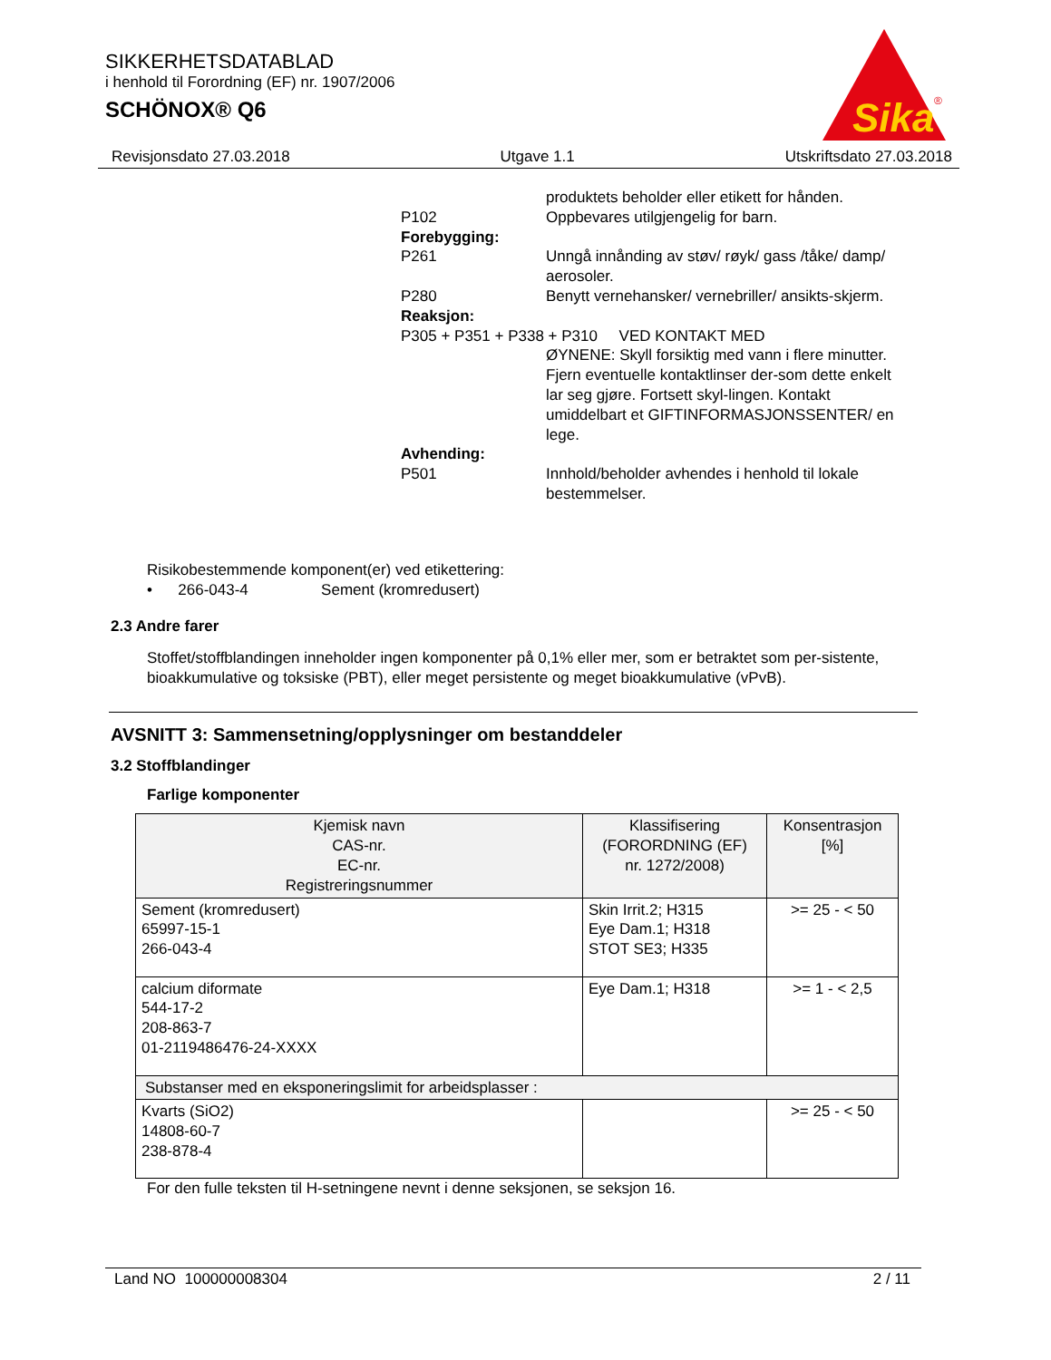SIKKERHETSDATABLAD
i henhold til Forordning (EF) nr. 1907/2006
SCHÖNOX® Q6
Sika
®
Revisjonsdato 27.03.2018 Utgave 1.1 Utskriftsdato 27.03.2018
produktets beholder eller etikett for hånden.
P102 Oppbevares utilgjengelig for barn.
Forebygging:
P261 Unngå innånding av støv/ røyk/ gass /tåke/ damp/ aerosoler.
P280 Benytt vernehansker/ vernebriller/ ansikts-skjerm.
Reaksjon:
P305 + P351 + P338 + P310 VED KONTAKT MED
ØYNENE: Skyll forsiktig med vann i flere minutter. Fjern eventuelle kontaktlinser der-som dette enkelt lar seg gjøre. Fortsett skyl-lingen. Kontakt umiddelbart et GIFTINFORMASJONSSENTER/ en lege.
Avhending:
P501 Innhold/beholder avhendes i henhold til lokale bestemmelser.
Risikobestemmende komponent(er) ved etikettering:
• 266-043-4 Sement (kromredusert)
2.3 Andre farer
Stoffet/stoffblandingen inneholder ingen komponenter på 0,1% eller mer, som er betraktet som per-sistente, bioakkumulative og toksiske (PBT), eller meget persistente og meget bioakkumulative (vPvB).
AVSNITT 3: Sammensetning/opplysninger om bestanddeler
3.2 Stoffblandinger
Farlige komponenter
| Kjemisk navn CAS-nr. EC-nr. Registreringsnummer | Klassifisering (FORORDNING (EF) nr. 1272/2008) | Konsentrasjon [%] |
| --- | --- | --- |
| Sement (kromredusert) 65997-15-1 266-043-4 | Skin Irrit.2; H315 Eye Dam.1; H318 STOT SE3; H335 | >= 25 - < 50 |
| calcium diformate 544-17-2 208-863-7 01-2119486476-24-XXXX | Eye Dam.1; H318 | >= 1 - < 2,5 |
| Substanser med en eksponeringslimit for arbeidsplasser : | | |
| Kvarts (SiO2) 14808-60-7 238-878-4 | | >= 25 - < 50 |
For den fulle teksten til H-setningene nevnt i denne seksjonen, se seksjon 16.
Land NO 100000008304 2 / 11